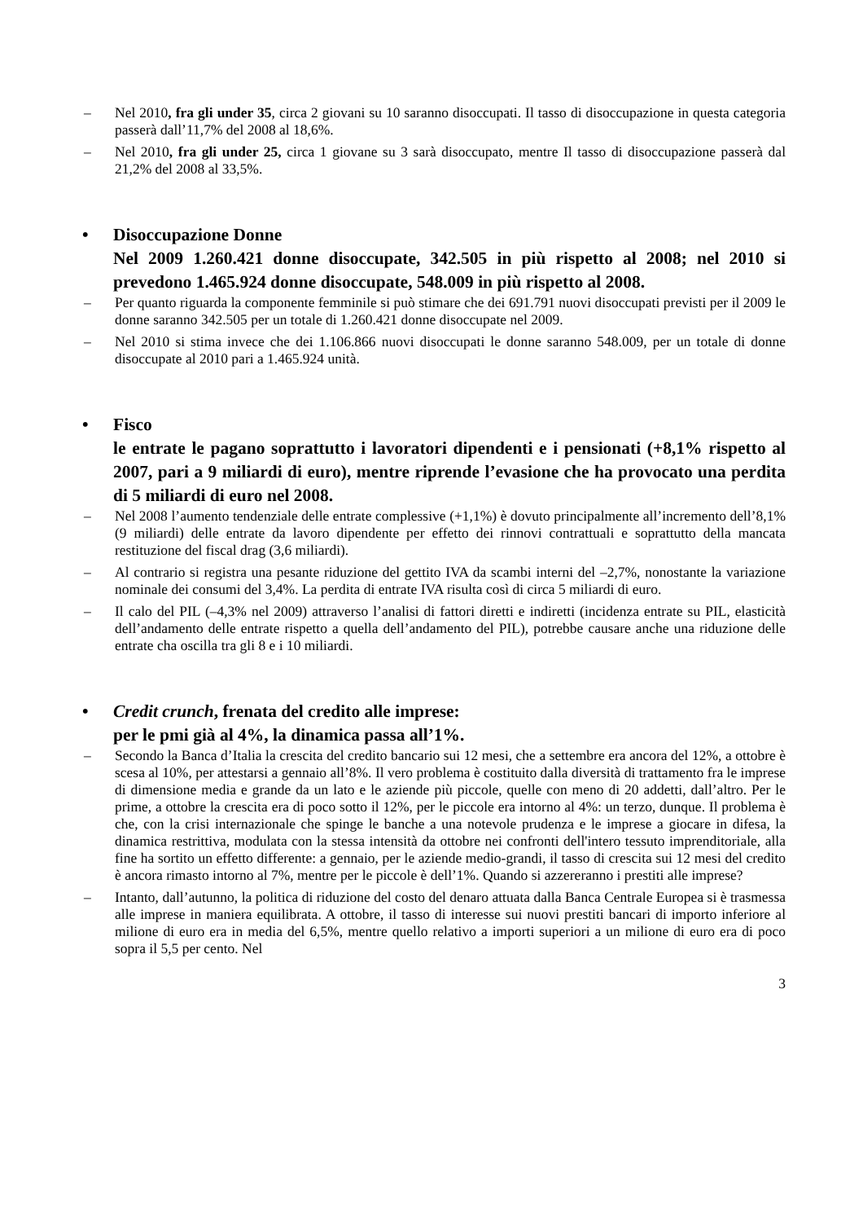– Nel 2010, fra gli under 35, circa 2 giovani su 10 saranno disoccupati. Il tasso di disoccupazione in questa categoria passerà dall’11,7% del 2008 al 18,6%.
– Nel 2010, fra gli under 25, circa 1 giovane su 3 sarà disoccupato, mentre Il tasso di disoccupazione passerà dal 21,2% del 2008 al 33,5%.
• Disoccupazione Donne
Nel 2009 1.260.421 donne disoccupate, 342.505 in più rispetto al 2008; nel 2010 si prevedono 1.465.924 donne disoccupate, 548.009 in più rispetto al 2008.
– Per quanto riguarda la componente femminile si può stimare che dei 691.791 nuovi disoccupati previsti per il 2009 le donne saranno 342.505 per un totale di 1.260.421 donne disoccupate nel 2009.
– Nel 2010 si stima invece che dei 1.106.866 nuovi disoccupati le donne saranno 548.009, per un totale di donne disoccupate al 2010 pari a 1.465.924 unità.
• Fisco
le entrate le pagano soprattutto i lavoratori dipendenti e i pensionati (+8,1% rispetto al 2007, pari a 9 miliardi di euro), mentre riprende l’evasione che ha provocato una perdita di 5 miliardi di euro nel 2008.
– Nel 2008 l’aumento tendenziale delle entrate complessive (+1,1%) è dovuto principalmente all’incremento dell’8,1% (9 miliardi) delle entrate da lavoro dipendente per effetto dei rinnovi contrattuali e soprattutto della mancata restituzione del fiscal drag (3,6 miliardi).
– Al contrario si registra una pesante riduzione del gettito IVA da scambi interni del –2,7%, nonostante la variazione nominale dei consumi del 3,4%. La perdita di entrate IVA risulta così di circa 5 miliardi di euro.
– Il calo del PIL (–4,3% nel 2009) attraverso l’analisi di fattori diretti e indiretti (incidenza entrate su PIL, elasticità dell’andamento delle entrate rispetto a quella dell’andamento del PIL), potrebbe causare anche una riduzione delle entrate cha oscilla tra gli 8 e i 10 miliardi.
• Credit crunch, frenata del credito alle imprese:
per le pmi già al 4%, la dinamica passa all’1%.
– Secondo la Banca d’Italia la crescita del credito bancario sui 12 mesi, che a settembre era ancora del 12%, a ottobre è scesa al 10%, per attestarsi a gennaio all’8%. Il vero problema è costituito dalla diversità di trattamento fra le imprese di dimensione media e grande da un lato e le aziende più piccole, quelle con meno di 20 addetti, dall’altro. Per le prime, a ottobre la crescita era di poco sotto il 12%, per le piccole era intorno al 4%: un terzo, dunque. Il problema è che, con la crisi internazionale che spinge le banche a una notevole prudenza e le imprese a giocare in difesa, la dinamica restrittiva, modulata con la stessa intensità da ottobre nei confronti dell'intero tessuto imprenditoriale, alla fine ha sortito un effetto differente: a gennaio, per le aziende medio-grandi, il tasso di crescita sui 12 mesi del credito è ancora rimasto intorno al 7%, mentre per le piccole è dell’1%. Quando si azzereranno i prestiti alle imprese?
– Intanto, dall’autunno, la politica di riduzione del costo del denaro attuata dalla Banca Centrale Europea si è trasmessa alle imprese in maniera equilibrata. A ottobre, il tasso di interesse sui nuovi prestiti bancari di importo inferiore al milione di euro era in media del 6,5%, mentre quello relativo a importi superiori a un milione di euro era di poco sopra il 5,5 per cento. Nel
3